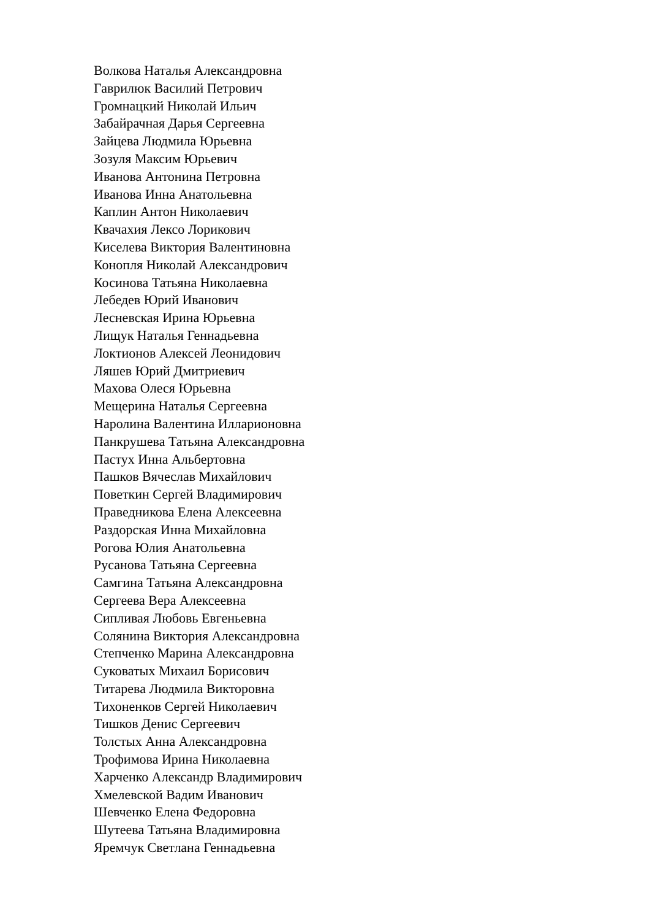Волкова Наталья Александровна
Гаврилюк Василий Петрович
Громнацкий Николай Ильич
Забайрачная Дарья Сергеевна
Зайцева Людмила Юрьевна
Зозуля Максим Юрьевич
Иванова Антонина Петровна
Иванова Инна Анатольевна
Каплин Антон Николаевич
Квачахия Лексо Лорикович
Киселева Виктория Валентиновна
Конопля Николай Александрович
Косинова Татьяна Николаевна
Лебедев Юрий Иванович
Лесневская Ирина Юрьевна
Лищук Наталья Геннадьевна
Локтионов Алексей Леонидович
Ляшев Юрий Дмитриевич
Махова Олеся Юрьевна
Мещерина Наталья Сергеевна
Наролина Валентина Илларионовна
Панкрушева Татьяна Александровна
Пастух Инна Альбертовна
Пашков Вячеслав Михайлович
Поветкин Сергей Владимирович
Праведникова Елена Алексеевна
Раздорская Инна Михайловна
Рогова Юлия Анатольевна
Русанова Татьяна Сергеевна
Самгина Татьяна Александровна
Сергеева Вера Алексеевна
Сипливая Любовь Евгеньевна
Солянина Виктория Александровна
Степченко Марина Александровна
Суковатых Михаил Борисович
Титарева Людмила Викторовна
Тихоненков Сергей Николаевич
Тишков Денис Сергеевич
Толстых Анна Александровна
Трофимова Ирина Николаевна
Харченко Александр Владимирович
Хмелевской Вадим Иванович
Шевченко Елена Федоровна
Шутеева Татьяна Владимировна
Яремчук Светлана Геннадьевна